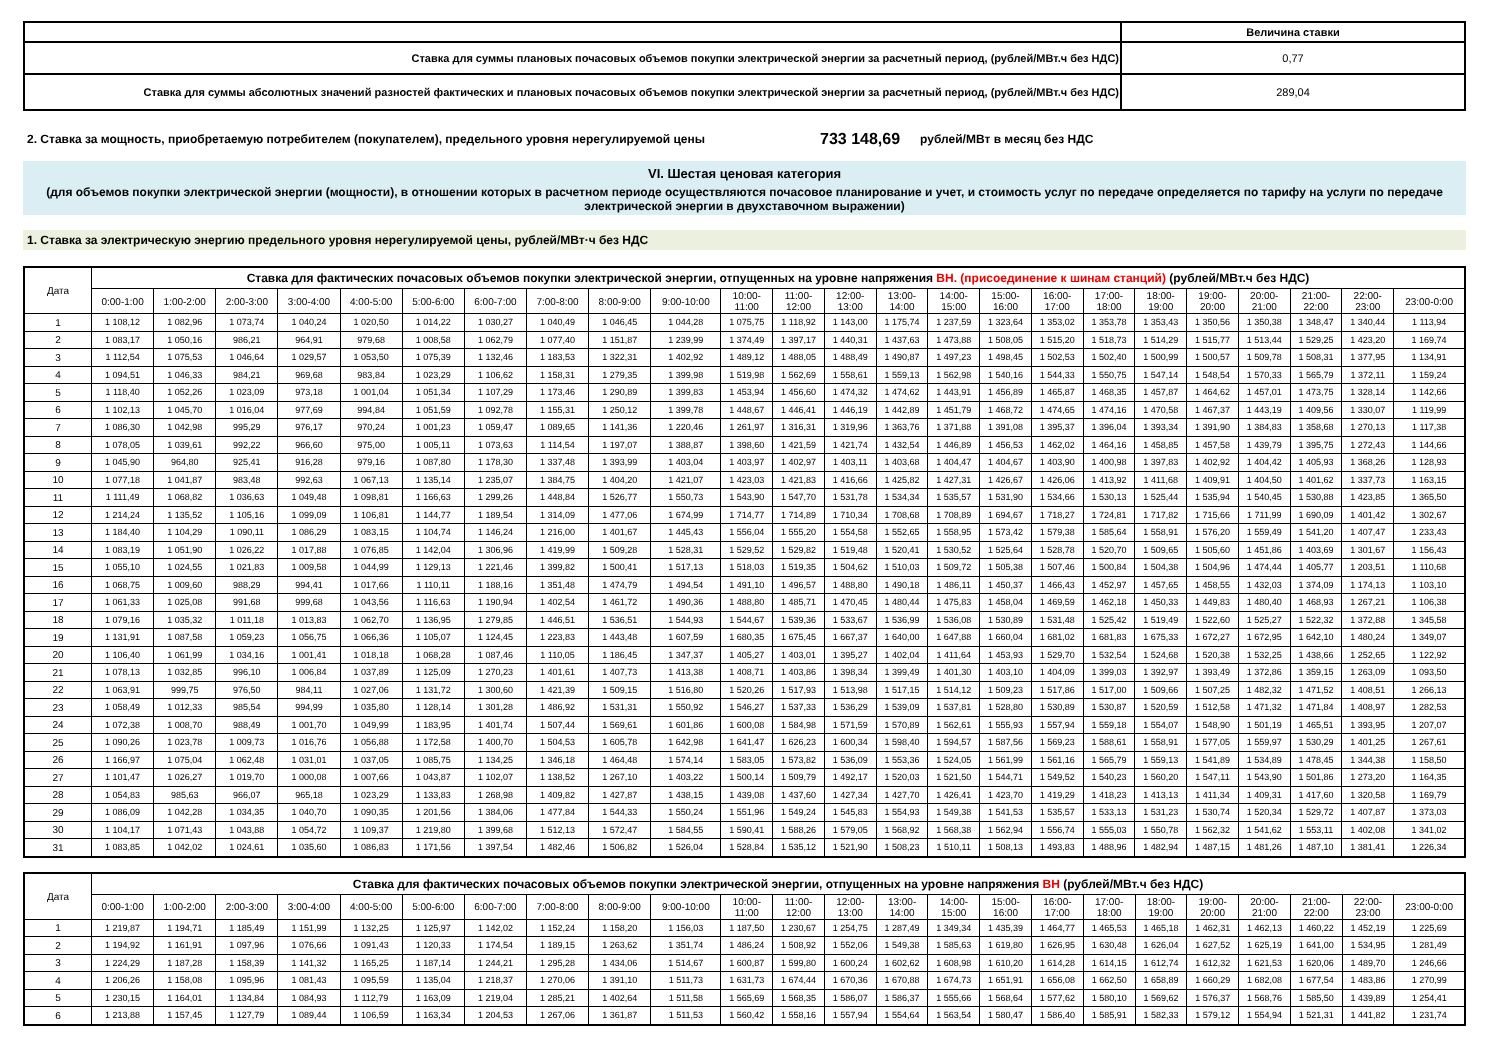| | Величина ставки |
| Ставка для суммы плановых почасовых объемов покупки электрической энергии за расчетный период, (рублей/МВт.ч без НДС) | 0,77 |
| Ставка для суммы абсолютных значений разностей фактических и плановых почасовых объемов покупки электрической энергии за расчетный период, (рублей/МВт.ч без НДС) | 289,04 |
2. Ставка за мощность, приобретаемую потребителем (покупателем), предельного уровня нерегулируемой цены 733 148,69 рублей/МВт в месяц без НДС
VI. Шестая ценовая категория
(для объемов покупки электрической энергии (мощности), в отношении которых в расчетном периоде осуществляются почасовое планирование и учет, и стоимость услуг по передаче определяется по тарифу на услуги по передаче электрической энергии в двухставочном выражении)
1. Ставка за электрическую энергию предельного уровня нерегулируемой цены, рублей/МВт·ч без НДС
| Дата | Ставка для фактических почасовых объемов покупки электрической энергии, отпущенных на уровне напряжения ВН. (присоединение к шинам станций) (рублей/МВт.ч без НДС) | | | | | | | | | | | | | | | | | | | | | | | |
| --- | --- | --- | --- | --- | --- | --- | --- | --- | --- | --- | --- | --- | --- | --- | --- | --- | --- | --- | --- | --- | --- | --- | --- | --- |
| | 0:00-1:00 | 1:00-2:00 | 2:00-3:00 | 3:00-4:00 | 4:00-5:00 | 5:00-6:00 | 6:00-7:00 | 7:00-8:00 | 8:00-9:00 | 9:00-10:00 | 10:00- 11:00 | 11:00- 12:00 | 12:00- 13:00 | 13:00- 14:00 | 14:00- 15:00 | 15:00- 16:00 | 16:00- 17:00 | 17:00- 18:00 | 18:00- 19:00 | 19:00- 20:00 | 20:00- 21:00 | 21:00- 22:00 | 22:00- 23:00 | 23:00-0:00 |
| 1 | 1 108,12 | 1 082,96 | 1 073,74 | 1 040,24 | 1 020,50 | 1 014,22 | 1 030,27 | 1 040,49 | 1 046,45 | 1 044,28 | 1 075,75 | 1 118,92 | 1 143,00 | 1 175,74 | 1 237,59 | 1 323,64 | 1 353,02 | 1 353,78 | 1 353,43 | 1 350,56 | 1 350,38 | 1 348,47 | 1 340,44 | 1 113,94 |
| 2 | 1 083,17 | 1 050,16 | 986,21 | 964,91 | 979,68 | 1 008,58 | 1 062,79 | 1 077,40 | 1 151,87 | 1 239,99 | 1 374,49 | 1 397,17 | 1 440,31 | 1 437,63 | 1 473,88 | 1 508,05 | 1 515,20 | 1 518,73 | 1 514,29 | 1 515,77 | 1 513,44 | 1 529,25 | 1 423,20 | 1 169,74 |
| 3 | 1 112,54 | 1 075,53 | 1 046,64 | 1 029,57 | 1 053,50 | 1 075,39 | 1 132,46 | 1 183,53 | 1 322,31 | 1 402,92 | 1 489,12 | 1 488,05 | 1 488,49 | 1 490,87 | 1 497,23 | 1 498,45 | 1 502,53 | 1 502,40 | 1 500,99 | 1 500,57 | 1 509,78 | 1 508,31 | 1 377,95 | 1 134,91 |
| 4 | 1 094,51 | 1 046,33 | 984,21 | 969,68 | 983,84 | 1 023,29 | 1 106,62 | 1 158,31 | 1 279,35 | 1 399,98 | 1 519,98 | 1 562,69 | 1 558,61 | 1 559,13 | 1 562,98 | 1 540,16 | 1 544,33 | 1 550,75 | 1 547,14 | 1 548,54 | 1 570,33 | 1 565,79 | 1 372,11 | 1 159,24 |
| 5 | 1 118,40 | 1 052,26 | 1 023,09 | 973,18 | 1 001,04 | 1 051,34 | 1 107,29 | 1 173,46 | 1 290,89 | 1 399,83 | 1 453,94 | 1 456,60 | 1 474,32 | 1 474,62 | 1 443,91 | 1 456,89 | 1 465,87 | 1 468,35 | 1 457,87 | 1 464,62 | 1 457,01 | 1 473,75 | 1 328,14 | 1 142,66 |
| 6 | 1 102,13 | 1 045,70 | 1 016,04 | 977,69 | 994,84 | 1 051,59 | 1 092,78 | 1 155,31 | 1 250,12 | 1 399,78 | 1 448,67 | 1 446,41 | 1 446,19 | 1 442,89 | 1 451,79 | 1 468,72 | 1 474,65 | 1 474,16 | 1 470,58 | 1 467,37 | 1 443,19 | 1 409,56 | 1 330,07 | 1 119,99 |
| 7 | 1 086,30 | 1 042,98 | 995,29 | 976,17 | 970,24 | 1 001,23 | 1 059,47 | 1 089,65 | 1 141,36 | 1 220,46 | 1 261,97 | 1 316,31 | 1 319,96 | 1 363,76 | 1 371,88 | 1 391,08 | 1 395,37 | 1 396,04 | 1 393,34 | 1 391,90 | 1 384,83 | 1 358,68 | 1 270,13 | 1 117,38 |
| 8 | 1 078,05 | 1 039,61 | 992,22 | 966,60 | 975,00 | 1 005,11 | 1 073,63 | 1 114,54 | 1 197,07 | 1 388,87 | 1 398,60 | 1 421,59 | 1 421,74 | 1 432,54 | 1 446,89 | 1 456,53 | 1 462,02 | 1 464,16 | 1 458,85 | 1 457,58 | 1 439,79 | 1 395,75 | 1 272,43 | 1 144,66 |
| 9 | 1 045,90 | 964,80 | 925,41 | 916,28 | 979,16 | 1 087,80 | 1 178,30 | 1 337,48 | 1 393,99 | 1 403,04 | 1 403,97 | 1 402,97 | 1 403,11 | 1 403,68 | 1 404,47 | 1 404,67 | 1 403,90 | 1 400,98 | 1 397,83 | 1 402,92 | 1 404,42 | 1 405,93 | 1 368,26 | 1 128,93 |
| 10 | 1 077,18 | 1 041,87 | 983,48 | 992,63 | 1 067,13 | 1 135,14 | 1 235,07 | 1 384,75 | 1 404,20 | 1 421,07 | 1 423,03 | 1 421,83 | 1 416,66 | 1 425,82 | 1 427,31 | 1 426,67 | 1 426,06 | 1 413,92 | 1 411,68 | 1 409,91 | 1 404,50 | 1 401,62 | 1 337,73 | 1 163,15 |
| 11 | 1 111,49 | 1 068,82 | 1 036,63 | 1 049,48 | 1 098,81 | 1 166,63 | 1 299,26 | 1 448,84 | 1 526,77 | 1 550,73 | 1 543,90 | 1 547,70 | 1 531,78 | 1 534,34 | 1 535,57 | 1 531,90 | 1 534,66 | 1 530,13 | 1 525,44 | 1 535,94 | 1 540,45 | 1 530,88 | 1 423,85 | 1 365,50 |
| 12 | 1 214,24 | 1 135,52 | 1 105,16 | 1 099,09 | 1 106,81 | 1 144,77 | 1 189,54 | 1 314,09 | 1 477,06 | 1 674,99 | 1 714,77 | 1 714,89 | 1 710,34 | 1 708,68 | 1 708,89 | 1 694,67 | 1 718,27 | 1 724,81 | 1 717,82 | 1 715,66 | 1 711,99 | 1 690,09 | 1 401,42 | 1 302,67 |
| 13 | 1 184,40 | 1 104,29 | 1 090,11 | 1 086,29 | 1 083,15 | 1 104,74 | 1 146,24 | 1 216,00 | 1 401,67 | 1 445,43 | 1 556,04 | 1 555,20 | 1 554,58 | 1 552,65 | 1 558,95 | 1 573,42 | 1 579,38 | 1 585,64 | 1 558,91 | 1 576,20 | 1 559,49 | 1 541,20 | 1 407,47 | 1 233,43 |
| 14 | 1 083,19 | 1 051,90 | 1 026,22 | 1 017,88 | 1 076,85 | 1 142,04 | 1 306,96 | 1 419,99 | 1 509,28 | 1 528,31 | 1 529,52 | 1 529,82 | 1 519,48 | 1 520,41 | 1 530,52 | 1 525,64 | 1 528,78 | 1 520,70 | 1 509,65 | 1 505,60 | 1 451,86 | 1 403,69 | 1 301,67 | 1 156,43 |
| 15 | 1 055,10 | 1 024,55 | 1 021,83 | 1 009,58 | 1 044,99 | 1 129,13 | 1 221,46 | 1 399,82 | 1 500,41 | 1 517,13 | 1 518,03 | 1 519,35 | 1 504,62 | 1 510,03 | 1 509,72 | 1 505,38 | 1 507,46 | 1 500,84 | 1 504,38 | 1 504,96 | 1 474,44 | 1 405,77 | 1 203,51 | 1 110,68 |
| 16 | 1 068,75 | 1 009,60 | 988,29 | 994,41 | 1 017,66 | 1 110,11 | 1 188,16 | 1 351,48 | 1 474,79 | 1 494,54 | 1 491,10 | 1 496,57 | 1 488,80 | 1 490,18 | 1 486,11 | 1 450,37 | 1 466,43 | 1 452,97 | 1 457,65 | 1 458,55 | 1 432,03 | 1 374,09 | 1 174,13 | 1 103,10 |
| 17 | 1 061,33 | 1 025,08 | 991,68 | 999,68 | 1 043,56 | 1 116,63 | 1 190,94 | 1 402,54 | 1 461,72 | 1 490,36 | 1 488,80 | 1 485,71 | 1 470,45 | 1 480,44 | 1 475,83 | 1 458,04 | 1 469,59 | 1 462,18 | 1 450,33 | 1 449,83 | 1 480,40 | 1 468,93 | 1 267,21 | 1 106,38 |
| 18 | 1 079,16 | 1 035,32 | 1 011,18 | 1 013,83 | 1 062,70 | 1 136,95 | 1 279,85 | 1 446,51 | 1 536,51 | 1 544,93 | 1 544,67 | 1 539,36 | 1 533,67 | 1 536,99 | 1 536,08 | 1 530,89 | 1 531,48 | 1 525,42 | 1 519,49 | 1 522,60 | 1 525,27 | 1 522,32 | 1 372,88 | 1 345,58 |
| 19 | 1 131,91 | 1 087,58 | 1 059,23 | 1 056,75 | 1 066,36 | 1 105,07 | 1 124,45 | 1 223,83 | 1 443,48 | 1 607,59 | 1 680,35 | 1 675,45 | 1 667,37 | 1 640,00 | 1 647,88 | 1 660,04 | 1 681,02 | 1 681,83 | 1 675,33 | 1 672,27 | 1 672,95 | 1 642,10 | 1 480,24 | 1 349,07 |
| 20 | 1 106,40 | 1 061,99 | 1 034,16 | 1 001,41 | 1 018,18 | 1 068,28 | 1 087,46 | 1 110,05 | 1 186,45 | 1 347,37 | 1 405,27 | 1 403,01 | 1 395,27 | 1 402,04 | 1 411,64 | 1 453,93 | 1 529,70 | 1 532,54 | 1 524,68 | 1 520,38 | 1 532,25 | 1 438,66 | 1 252,65 | 1 122,92 |
| 21 | 1 078,13 | 1 032,85 | 996,10 | 1 006,84 | 1 037,89 | 1 125,09 | 1 270,23 | 1 401,61 | 1 407,73 | 1 413,38 | 1 408,71 | 1 403,86 | 1 398,34 | 1 399,49 | 1 401,30 | 1 403,10 | 1 404,09 | 1 399,03 | 1 392,97 | 1 393,49 | 1 372,86 | 1 359,15 | 1 263,09 | 1 093,50 |
| 22 | 1 063,91 | 999,75 | 976,50 | 984,11 | 1 027,06 | 1 131,72 | 1 300,60 | 1 421,39 | 1 509,15 | 1 516,80 | 1 520,26 | 1 517,93 | 1 513,98 | 1 517,15 | 1 514,12 | 1 509,23 | 1 517,86 | 1 517,00 | 1 509,66 | 1 507,25 | 1 482,32 | 1 471,52 | 1 408,51 | 1 266,13 |
| 23 | 1 058,49 | 1 012,33 | 985,54 | 994,99 | 1 035,80 | 1 128,14 | 1 301,28 | 1 486,92 | 1 531,31 | 1 550,92 | 1 546,27 | 1 537,33 | 1 536,29 | 1 539,09 | 1 537,81 | 1 528,80 | 1 530,89 | 1 530,87 | 1 520,59 | 1 512,58 | 1 471,32 | 1 471,84 | 1 408,97 | 1 282,53 |
| 24 | 1 072,38 | 1 008,70 | 988,49 | 1 001,70 | 1 049,99 | 1 183,95 | 1 401,74 | 1 507,44 | 1 569,61 | 1 601,86 | 1 600,08 | 1 584,98 | 1 571,59 | 1 570,89 | 1 562,61 | 1 555,93 | 1 557,94 | 1 559,18 | 1 554,07 | 1 548,90 | 1 501,19 | 1 465,51 | 1 393,95 | 1 207,07 |
| 25 | 1 090,26 | 1 023,78 | 1 009,73 | 1 016,76 | 1 056,88 | 1 172,58 | 1 400,70 | 1 504,53 | 1 605,78 | 1 642,98 | 1 641,47 | 1 626,23 | 1 600,34 | 1 598,40 | 1 594,57 | 1 587,56 | 1 569,23 | 1 588,61 | 1 558,91 | 1 577,05 | 1 559,97 | 1 530,29 | 1 401,25 | 1 267,61 |
| 26 | 1 166,97 | 1 075,04 | 1 062,48 | 1 031,01 | 1 037,05 | 1 085,75 | 1 134,25 | 1 346,18 | 1 464,48 | 1 574,14 | 1 583,05 | 1 573,82 | 1 536,09 | 1 553,36 | 1 524,05 | 1 561,99 | 1 561,16 | 1 565,79 | 1 559,13 | 1 541,89 | 1 534,89 | 1 478,45 | 1 344,38 | 1 158,50 |
| 27 | 1 101,47 | 1 026,27 | 1 019,70 | 1 000,08 | 1 007,66 | 1 043,87 | 1 102,07 | 1 138,52 | 1 267,10 | 1 403,22 | 1 500,14 | 1 509,79 | 1 492,17 | 1 520,03 | 1 521,50 | 1 544,71 | 1 549,52 | 1 540,23 | 1 560,20 | 1 547,11 | 1 543,90 | 1 501,86 | 1 273,20 | 1 164,35 |
| 28 | 1 054,83 | 985,63 | 966,07 | 965,18 | 1 023,29 | 1 133,83 | 1 268,98 | 1 409,82 | 1 427,87 | 1 438,15 | 1 439,08 | 1 437,60 | 1 427,34 | 1 427,70 | 1 426,41 | 1 423,70 | 1 419,29 | 1 418,23 | 1 413,13 | 1 411,34 | 1 409,31 | 1 417,60 | 1 320,58 | 1 169,79 |
| 29 | 1 086,09 | 1 042,28 | 1 034,35 | 1 040,70 | 1 090,35 | 1 201,56 | 1 384,06 | 1 477,84 | 1 544,33 | 1 550,24 | 1 551,96 | 1 549,24 | 1 545,83 | 1 554,93 | 1 549,38 | 1 541,53 | 1 535,57 | 1 533,13 | 1 531,23 | 1 530,74 | 1 520,34 | 1 529,72 | 1 407,87 | 1 373,03 |
| 30 | 1 104,17 | 1 071,43 | 1 043,88 | 1 054,72 | 1 109,37 | 1 219,80 | 1 399,68 | 1 512,13 | 1 572,47 | 1 584,55 | 1 590,41 | 1 588,26 | 1 579,05 | 1 568,92 | 1 568,38 | 1 562,94 | 1 556,74 | 1 555,03 | 1 550,78 | 1 562,32 | 1 541,62 | 1 553,11 | 1 402,08 | 1 341,02 |
| 31 | 1 083,85 | 1 042,02 | 1 024,61 | 1 035,60 | 1 086,83 | 1 171,56 | 1 397,54 | 1 482,46 | 1 506,82 | 1 526,04 | 1 528,84 | 1 535,12 | 1 521,90 | 1 508,23 | 1 510,11 | 1 508,13 | 1 493,83 | 1 488,96 | 1 482,94 | 1 487,15 | 1 481,26 | 1 487,10 | 1 381,41 | 1 226,34 |
| Дата | Ставка для фактических почасовых объемов покупки электрической энергии, отпущенных на уровне напряжения ВН (рублей/МВт.ч без НДС) | | | | | | | | | | | | | | | | | | | | | | | |
| --- | --- | --- | --- | --- | --- | --- | --- | --- | --- | --- | --- | --- | --- | --- | --- | --- | --- | --- | --- | --- | --- | --- | --- | --- |
| | 0:00-1:00 | 1:00-2:00 | 2:00-3:00 | 3:00-4:00 | 4:00-5:00 | 5:00-6:00 | 6:00-7:00 | 7:00-8:00 | 8:00-9:00 | 9:00-10:00 | 10:00- 11:00 | 11:00- 12:00 | 12:00- 13:00 | 13:00- 14:00 | 14:00- 15:00 | 15:00- 16:00 | 16:00- 17:00 | 17:00- 18:00 | 18:00- 19:00 | 19:00- 20:00 | 20:00- 21:00 | 21:00- 22:00 | 22:00- 23:00 | 23:00-0:00 |
| 1 | 1 219,87 | 1 194,71 | 1 185,49 | 1 151,99 | 1 132,25 | 1 125,97 | 1 142,02 | 1 152,24 | 1 158,20 | 1 156,03 | 1 187,50 | 1 230,67 | 1 254,75 | 1 287,49 | 1 349,34 | 1 435,39 | 1 464,77 | 1 465,53 | 1 465,18 | 1 462,31 | 1 462,13 | 1 460,22 | 1 452,19 | 1 225,69 |
| 2 | 1 194,92 | 1 161,91 | 1 097,96 | 1 076,66 | 1 091,43 | 1 120,33 | 1 174,54 | 1 189,15 | 1 263,62 | 1 351,74 | 1 486,24 | 1 508,92 | 1 552,06 | 1 549,38 | 1 585,63 | 1 619,80 | 1 626,95 | 1 630,48 | 1 626,04 | 1 627,52 | 1 625,19 | 1 641,00 | 1 534,95 | 1 281,49 |
| 3 | 1 224,29 | 1 187,28 | 1 158,39 | 1 141,32 | 1 165,25 | 1 187,14 | 1 244,21 | 1 295,28 | 1 434,06 | 1 514,67 | 1 600,87 | 1 599,80 | 1 600,24 | 1 602,62 | 1 608,98 | 1 610,20 | 1 614,28 | 1 614,15 | 1 612,74 | 1 612,32 | 1 621,53 | 1 620,06 | 1 489,70 | 1 246,66 |
| 4 | 1 206,26 | 1 158,08 | 1 095,96 | 1 081,43 | 1 095,59 | 1 135,04 | 1 218,37 | 1 270,06 | 1 391,10 | 1 511,73 | 1 631,73 | 1 674,44 | 1 670,36 | 1 670,88 | 1 674,73 | 1 651,91 | 1 656,08 | 1 662,50 | 1 658,89 | 1 660,29 | 1 682,08 | 1 677,54 | 1 483,86 | 1 270,99 |
| 5 | 1 230,15 | 1 164,01 | 1 134,84 | 1 084,93 | 1 112,79 | 1 163,09 | 1 219,04 | 1 285,21 | 1 402,64 | 1 511,58 | 1 565,69 | 1 568,35 | 1 586,07 | 1 586,37 | 1 555,66 | 1 568,64 | 1 577,62 | 1 580,10 | 1 569,62 | 1 576,37 | 1 568,76 | 1 585,50 | 1 439,89 | 1 254,41 |
| 6 | 1 213,88 | 1 157,45 | 1 127,79 | 1 089,44 | 1 106,59 | 1 163,34 | 1 204,53 | 1 267,06 | 1 361,87 | 1 511,53 | 1 560,42 | 1 558,16 | 1 557,94 | 1 554,64 | 1 563,54 | 1 580,47 | 1 586,40 | 1 585,91 | 1 582,33 | 1 579,12 | 1 554,94 | 1 521,31 | 1 441,82 | 1 231,74 |